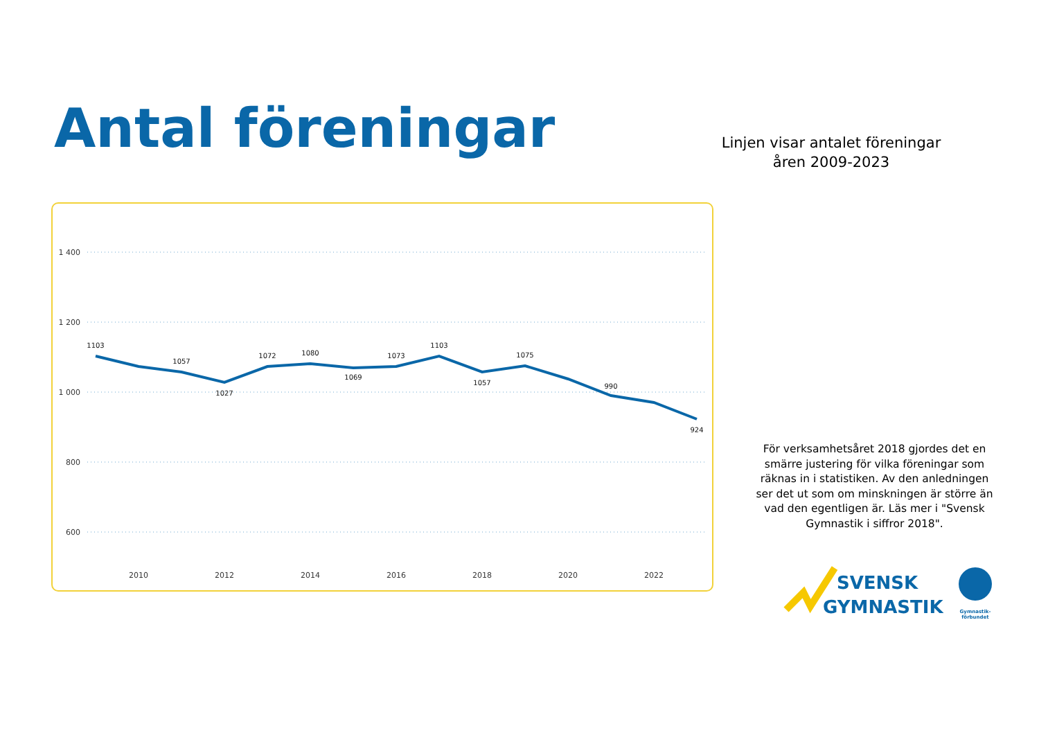Antal föreningar
Linjen visar antalet föreningar åren 2009-2023
1 400
1 200
1 000
800
600
1103
1057
1027
1072
1080
1069
1073
1103
1057
1075
990
924
2010
2012
2014
2016
2018
2020
2022
För verksamhetsåret 2018 gjordes det en smärre justering för vilka föreningar som räknas in i statistiken. Av den anledningen ser det ut som om minskningen är större än vad den egentligen är. Läs mer i "Svensk Gymnastik i siffror 2018".
SVENSK
GYMNASTIK
Gymnastik-
förbundet